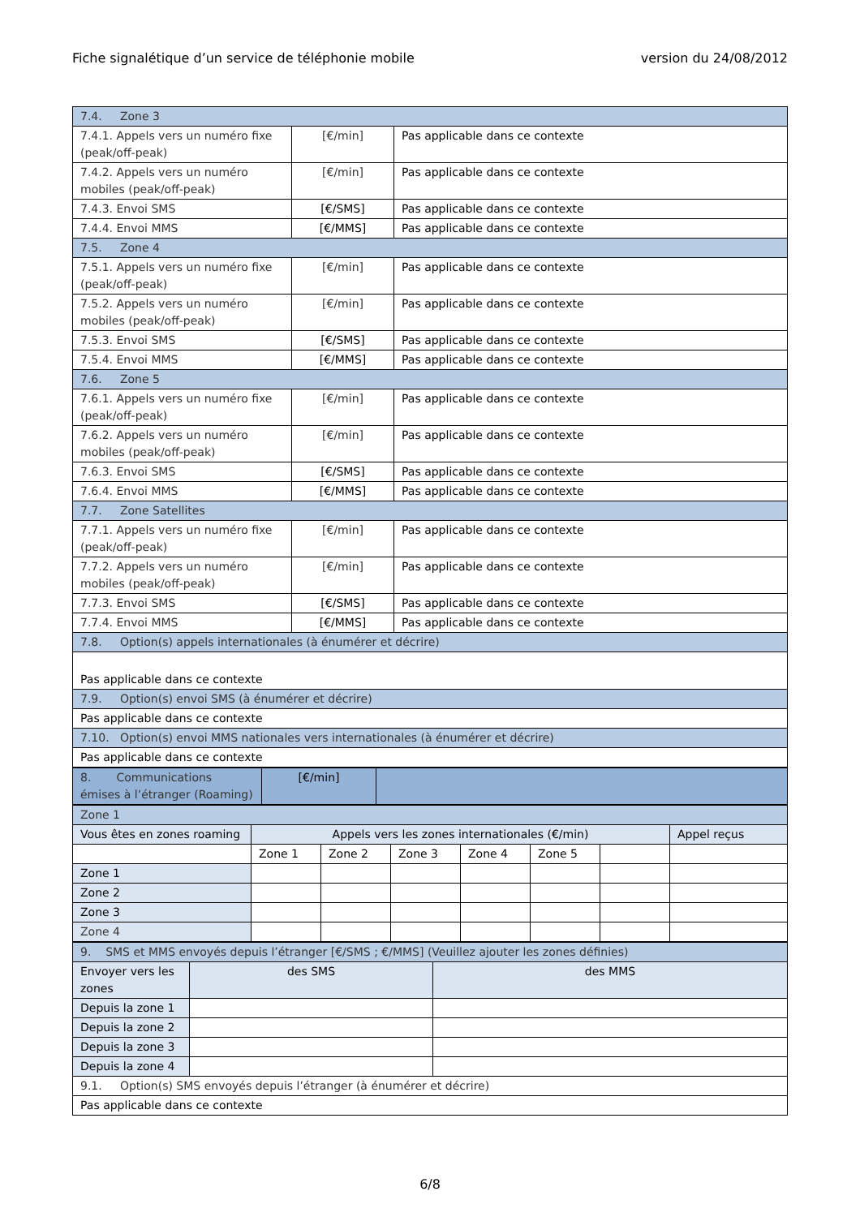Fiche signalétique d’un service de téléphonie mobile version du 24/08/2012
| 7.4. Zone 3 | | |
| 7.4.1. Appels vers un numéro fixe (peak/off-peak) | [€/min] | Pas applicable dans ce contexte |
| 7.4.2. Appels vers un numéro mobiles (peak/off-peak) | [€/min] | Pas applicable dans ce contexte |
| 7.4.3. Envoi SMS | [€/SMS] | Pas applicable dans ce contexte |
| 7.4.4. Envoi MMS | [€/MMS] | Pas applicable dans ce contexte |
| 7.5. Zone 4 | | |
| 7.5.1. Appels vers un numéro fixe (peak/off-peak) | [€/min] | Pas applicable dans ce contexte |
| 7.5.2. Appels vers un numéro mobiles (peak/off-peak) | [€/min] | Pas applicable dans ce contexte |
| 7.5.3. Envoi SMS | [€/SMS] | Pas applicable dans ce contexte |
| 7.5.4. Envoi MMS | [€/MMS] | Pas applicable dans ce contexte |
| 7.6. Zone 5 | | |
| 7.6.1. Appels vers un numéro fixe (peak/off-peak) | [€/min] | Pas applicable dans ce contexte |
| 7.6.2. Appels vers un numéro mobiles (peak/off-peak) | [€/min] | Pas applicable dans ce contexte |
| 7.6.3. Envoi SMS | [€/SMS] | Pas applicable dans ce contexte |
| 7.6.4. Envoi MMS | [€/MMS] | Pas applicable dans ce contexte |
| 7.7. Zone Satellites | | |
| 7.7.1. Appels vers un numéro fixe (peak/off-peak) | [€/min] | Pas applicable dans ce contexte |
| 7.7.2. Appels vers un numéro mobiles (peak/off-peak) | [€/min] | Pas applicable dans ce contexte |
| 7.7.3. Envoi SMS | [€/SMS] | Pas applicable dans ce contexte |
| 7.7.4. Envoi MMS | [€/MMS] | Pas applicable dans ce contexte |
| 7.8. Option(s) appels internationales (à énumérer et décrire) | | |
| Pas applicable dans ce contexte | | |
| 7.9. Option(s) envoi SMS (à énumérer et décrire) | | |
| Pas applicable dans ce contexte | | |
| 7.10. Option(s) envoi MMS nationales vers internationales (à énumérer et décrire) | | |
| Pas applicable dans ce contexte | | |
| 8. Communications émises à l’étranger (Roaming) | [€/min] | |
| Zone 1 | | | | | | | |
| Vous êtes en zones roaming | Appels vers les zones internationales (€/min) | | | | | | Appel reçus |
| | Zone 1 | Zone 2 | Zone 3 | Zone 4 | Zone 5 | | |
| Zone 1 | | | | | | | |
| Zone 2 | | | | | | | |
| Zone 3 | | | | | | | |
| Zone 4 | | | | | | | |
| 9. SMS et MMS envoyés depuis l’étranger [€/SMS ; €/MMS] (Veuillez ajouter les zones définies) | | |
| Envoyer vers les zones | des SMS | des MMS |
| Depuis la zone 1 | | |
| Depuis la zone 2 | | |
| Depuis la zone 3 | | |
| Depuis la zone 4 | | |
| 9.1. Option(s) SMS envoyés depuis l’étranger (à énumérer et décrire) | | |
| Pas applicable dans ce contexte | | |
6/8